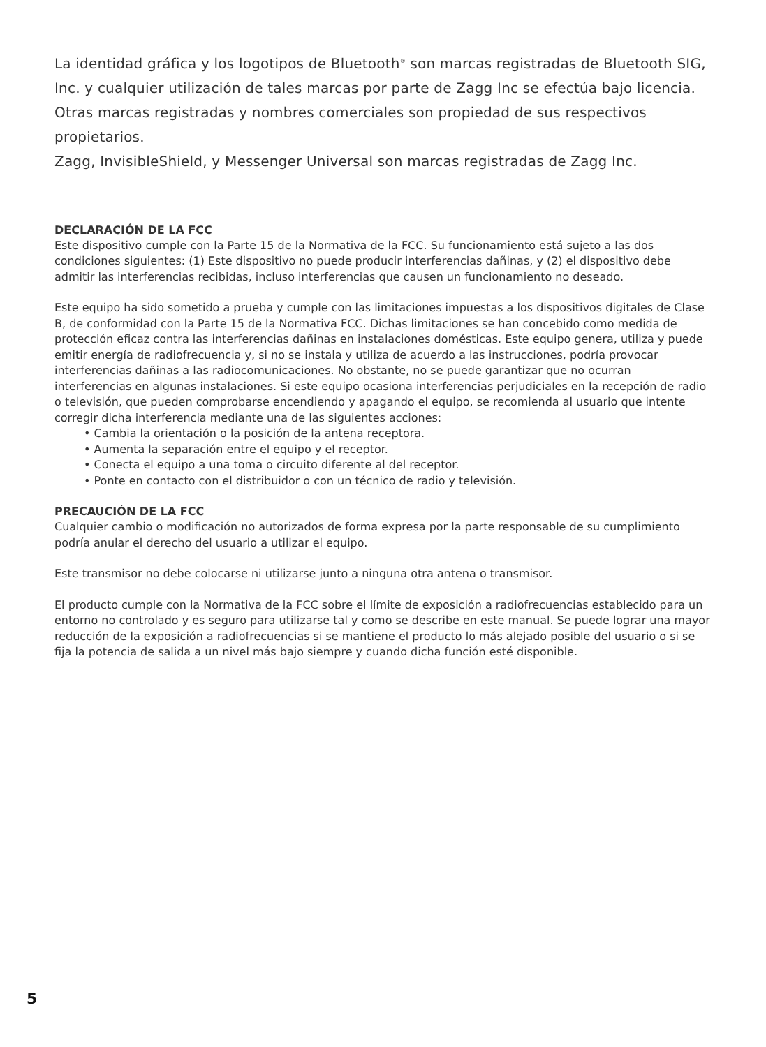La identidad gráfica y los logotipos de Bluetooth<sup>®</sup> son marcas registradas de Bluetooth SIG, Inc. y cualquier utilización de tales marcas por parte de Zagg Inc se efectúa bajo licencia. Otras marcas registradas y nombres comerciales son propiedad de sus respectivos propietarios.
Zagg, InvisibleShield, y Messenger Universal son marcas registradas de Zagg Inc.
DECLARACIÓN DE LA FCC
Este dispositivo cumple con la Parte 15 de la Normativa de la FCC. Su funcionamiento está sujeto a las dos condiciones siguientes: (1) Este dispositivo no puede producir interferencias dañinas, y (2) el dispositivo debe admitir las interferencias recibidas, incluso interferencias que causen un funcionamiento no deseado.
Este equipo ha sido sometido a prueba y cumple con las limitaciones impuestas a los dispositivos digitales de Clase B, de conformidad con la Parte 15 de la Normativa FCC. Dichas limitaciones se han concebido como medida de protección eficaz contra las interferencias dañinas en instalaciones domésticas. Este equipo genera, utiliza y puede emitir energía de radiofrecuencia y, si no se instala y utiliza de acuerdo a las instrucciones, podría provocar interferencias dañinas a las radiocomunicaciones. No obstante, no se puede garantizar que no ocurran interferencias en algunas instalaciones. Si este equipo ocasiona interferencias perjudiciales en la recepción de radio o televisión, que pueden comprobarse encendiendo y apagando el equipo, se recomienda al usuario que intente corregir dicha interferencia mediante una de las siguientes acciones:
• Cambia la orientación o la posición de la antena receptora.
• Aumenta la separación entre el equipo y el receptor.
• Conecta el equipo a una toma o circuito diferente al del receptor.
• Ponte en contacto con el distribuidor o con un técnico de radio y televisión.
PRECAUCIÓN DE LA FCC
Cualquier cambio o modificación no autorizados de forma expresa por la parte responsable de su cumplimiento podría anular el derecho del usuario a utilizar el equipo.
Este transmisor no debe colocarse ni utilizarse junto a ninguna otra antena o transmisor.
El producto cumple con la Normativa de la FCC sobre el límite de exposición a radiofrecuencias establecido para un entorno no controlado y es seguro para utilizarse tal y como se describe en este manual. Se puede lograr una mayor reducción de la exposición a radiofrecuencias si se mantiene el producto lo más alejado posible del usuario o si se fija la potencia de salida a un nivel más bajo siempre y cuando dicha función esté disponible.
5